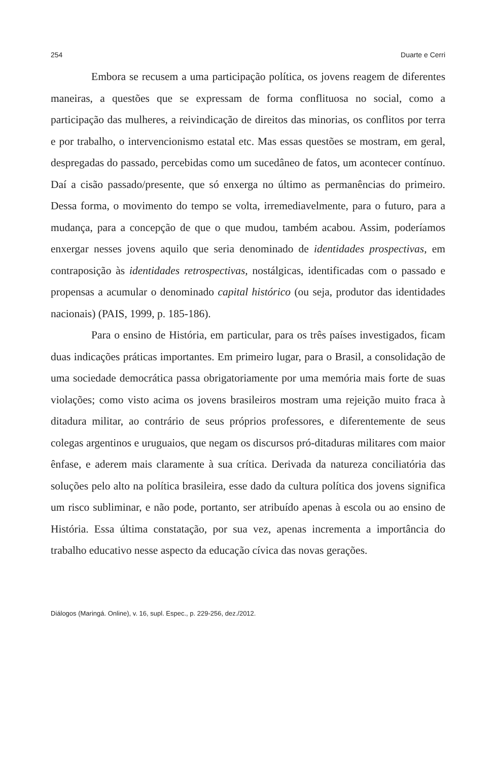254 Duarte e Cerri
Embora se recusem a uma participação política, os jovens reagem de diferentes maneiras, a questões que se expressam de forma conflituosa no social, como a participação das mulheres, a reivindicação de direitos das minorias, os conflitos por terra e por trabalho, o intervencionismo estatal etc. Mas essas questões se mostram, em geral, despregadas do passado, percebidas como um sucedâneo de fatos, um acontecer contínuo. Daí a cisão passado/presente, que só enxerga no último as permanências do primeiro. Dessa forma, o movimento do tempo se volta, irremediavelmente, para o futuro, para a mudança, para a concepção de que o que mudou, também acabou. Assim, poderíamos enxergar nesses jovens aquilo que seria denominado de identidades prospectivas, em contraposição às identidades retrospectivas, nostálgicas, identificadas com o passado e propensas a acumular o denominado capital histórico (ou seja, produtor das identidades nacionais) (PAIS, 1999, p. 185-186).
Para o ensino de História, em particular, para os três países investigados, ficam duas indicações práticas importantes. Em primeiro lugar, para o Brasil, a consolidação de uma sociedade democrática passa obrigatoriamente por uma memória mais forte de suas violações; como visto acima os jovens brasileiros mostram uma rejeição muito fraca à ditadura militar, ao contrário de seus próprios professores, e diferentemente de seus colegas argentinos e uruguaios, que negam os discursos pró-ditaduras militares com maior ênfase, e aderem mais claramente à sua crítica. Derivada da natureza conciliatória das soluções pelo alto na política brasileira, esse dado da cultura política dos jovens significa um risco subliminar, e não pode, portanto, ser atribuído apenas à escola ou ao ensino de História. Essa última constatação, por sua vez, apenas incrementa a importância do trabalho educativo nesse aspecto da educação cívica das novas gerações.
Diálogos (Maringá. Online), v. 16, supl. Espec., p. 229-256, dez./2012.